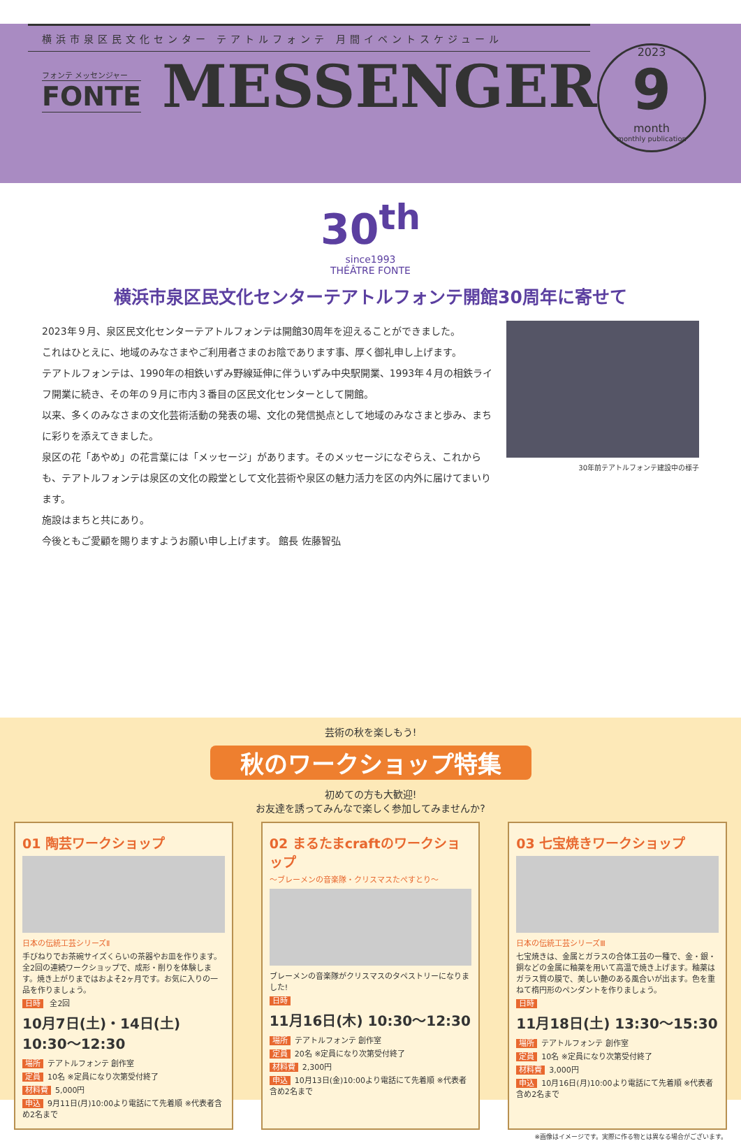横浜市泉区民文化センター テアトルフォンテ 月間イベントスケジュール
フォンテ メッセンジャー
FONTE
MESSENGER
2023
9
month
monthly publication
30<sup>th</sup>
since1993
THÉÂTRE FONTE
横浜市泉区民文化センターテアトルフォンテ開館30周年に寄せて
30年前テアトルフォンテ建設中の様子
2023年９月、泉区民文化センターテアトルフォンテは開館30周年を迎えることができました。
これはひとえに、地域のみなさまやご利用者さまのお陰であります事、厚く御礼申し上げます。
テアトルフォンテは、1990年の相鉄いずみ野線延伸に伴ういずみ中央駅開業、1993年４月の相鉄ライフ開業に続き、その年の９月に市内３番目の区民文化センターとして開館。
以来、多くのみなさまの文化芸術活動の発表の場、文化の発信拠点として地域のみなさまと歩み、まちに彩りを添えてきました。
泉区の花「あやめ」の花言葉には「メッセージ」があります。そのメッセージになぞらえ、これからも、テアトルフォンテは泉区の文化の殿堂として文化芸術や泉区の魅力活力を区の内外に届けてまいります。
施設はまちと共にあり。
今後ともご愛顧を賜りますようお願い申し上げます。 館長 佐藤智弘
芸術の秋を楽しもう!
秋のワークショップ特集
初めての方も大歓迎!
お友達を誘ってみんなで楽しく参加してみませんか?
01 陶芸ワークショップ
日本の伝統工芸シリーズⅡ
手びねりでお茶碗サイズくらいの茶器やお皿を作ります。全2回の連続ワークショップで、成形・削りを体験します。焼き上がりまではおよそ2ヶ月です。お気に入りの一品を作りましょう。
日時 全2回
10月7日(土)・14日(土) 10:30～12:30
場所 テアトルフォンテ 創作室
定員 10名 ※定員になり次第受付終了
材料費 5,000円
申込 9月11日(月)10:00より電話にて先着順 ※代表者含め2名まで
02 まるたまcraftのワークショップ
～ブレーメンの音楽隊・クリスマスたぺすとり～
ブレーメンの音楽隊がクリスマスのタペストリーになりました!
日時
11月16日(木) 10:30～12:30
場所 テアトルフォンテ 創作室
定員 20名 ※定員になり次第受付終了
材料費 2,300円
申込 10月13日(金)10:00より電話にて先着順 ※代表者含め2名まで
03 七宝焼きワークショップ
日本の伝統工芸シリーズⅢ
七宝焼きは、金属とガラスの合体工芸の一種で、金・銀・銅などの金属に釉薬を用いて高温で焼き上げます。釉薬はガラス質の膜で、美しい艶のある風合いが出ます。色を重ねて楕円形のペンダントを作りましょう。
日時
11月18日(土) 13:30～15:30
場所 テアトルフォンテ 創作室
定員 10名 ※定員になり次第受付終了
材料費 3,000円
申込 10月16日(月)10:00より電話にて先着順 ※代表者含め2名まで
※画像はイメージです。実際に作る物とは異なる場合がございます。